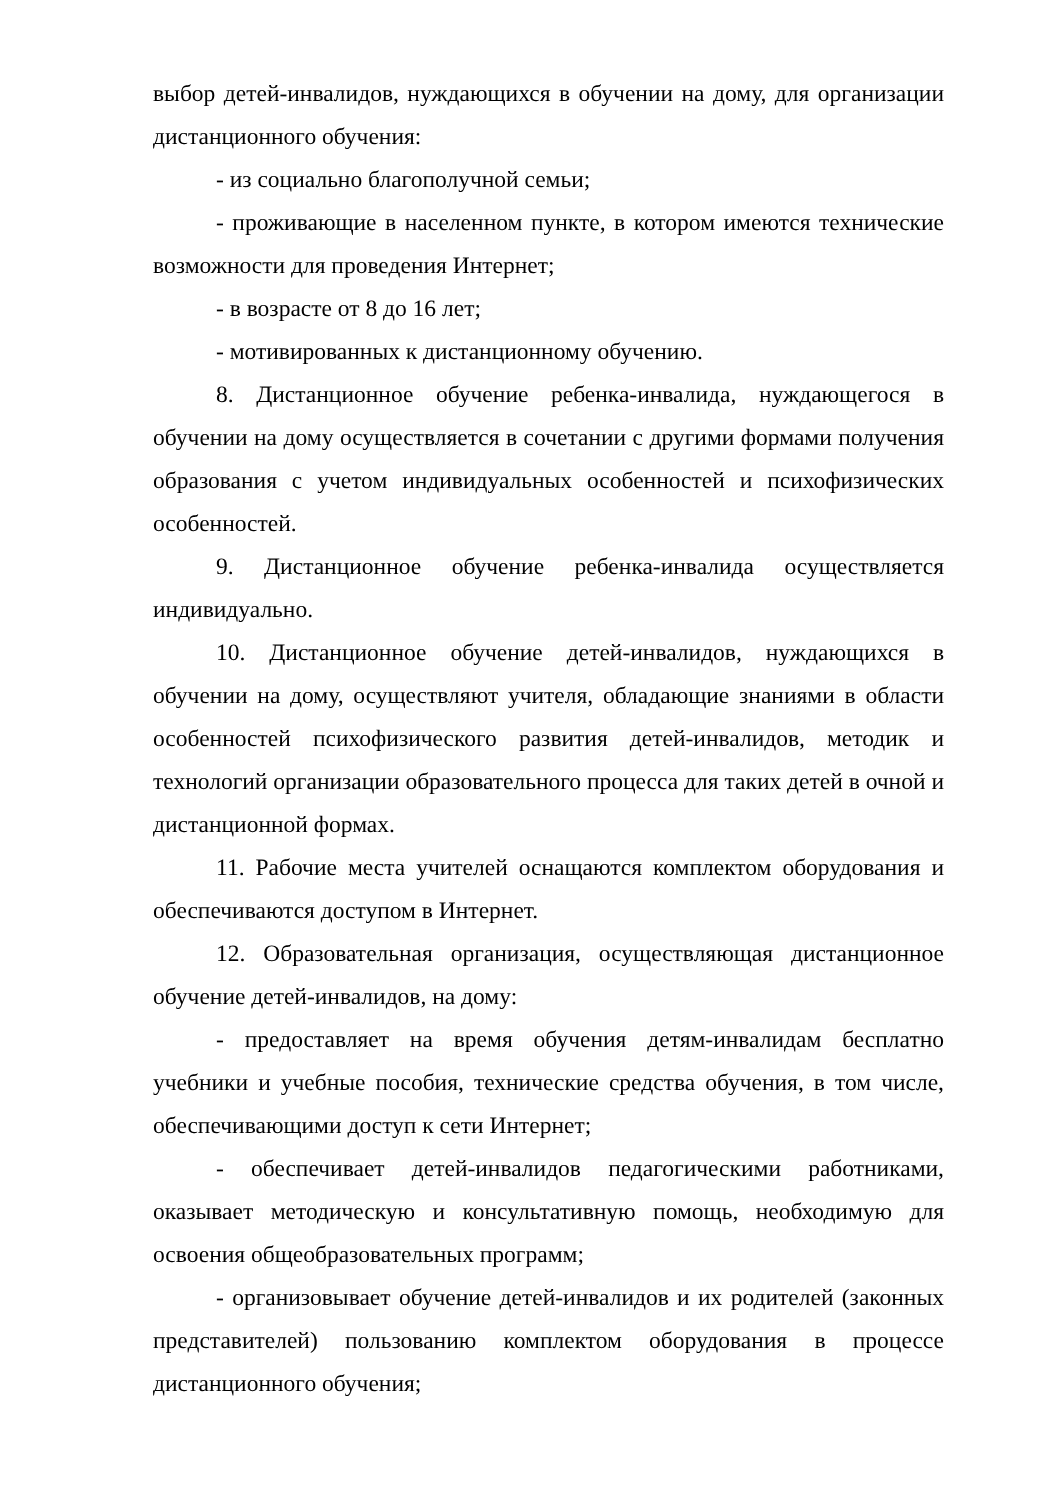выбор детей-инвалидов, нуждающихся в обучении на дому, для организации дистанционного обучения:
- из социально благополучной семьи;
- проживающие в населенном пункте, в котором имеются технические возможности для проведения Интернет;
- в возрасте от 8 до 16 лет;
- мотивированных к дистанционному обучению.
8. Дистанционное обучение ребенка-инвалида, нуждающегося в обучении на дому осуществляется в сочетании с другими формами получения образования с учетом индивидуальных особенностей и психофизических особенностей.
9. Дистанционное обучение ребенка-инвалида осуществляется индивидуально.
10. Дистанционное обучение детей-инвалидов, нуждающихся в обучении на дому, осуществляют учителя, обладающие знаниями в области особенностей психофизического развития детей-инвалидов, методик и технологий организации образовательного процесса для таких детей в очной и дистанционной формах.
11. Рабочие места учителей оснащаются комплектом оборудования и обеспечиваются доступом в Интернет.
12. Образовательная организация, осуществляющая дистанционное обучение детей-инвалидов, на дому:
- предоставляет на время обучения детям-инвалидам бесплатно учебники и учебные пособия, технические средства обучения, в том числе, обеспечивающими доступ к сети Интернет;
- обеспечивает детей-инвалидов педагогическими работниками, оказывает методическую и консультативную помощь, необходимую для освоения общеобразовательных программ;
- организовывает обучение детей-инвалидов и их родителей (законных представителей) пользованию комплектом оборудования в процессе дистанционного обучения;